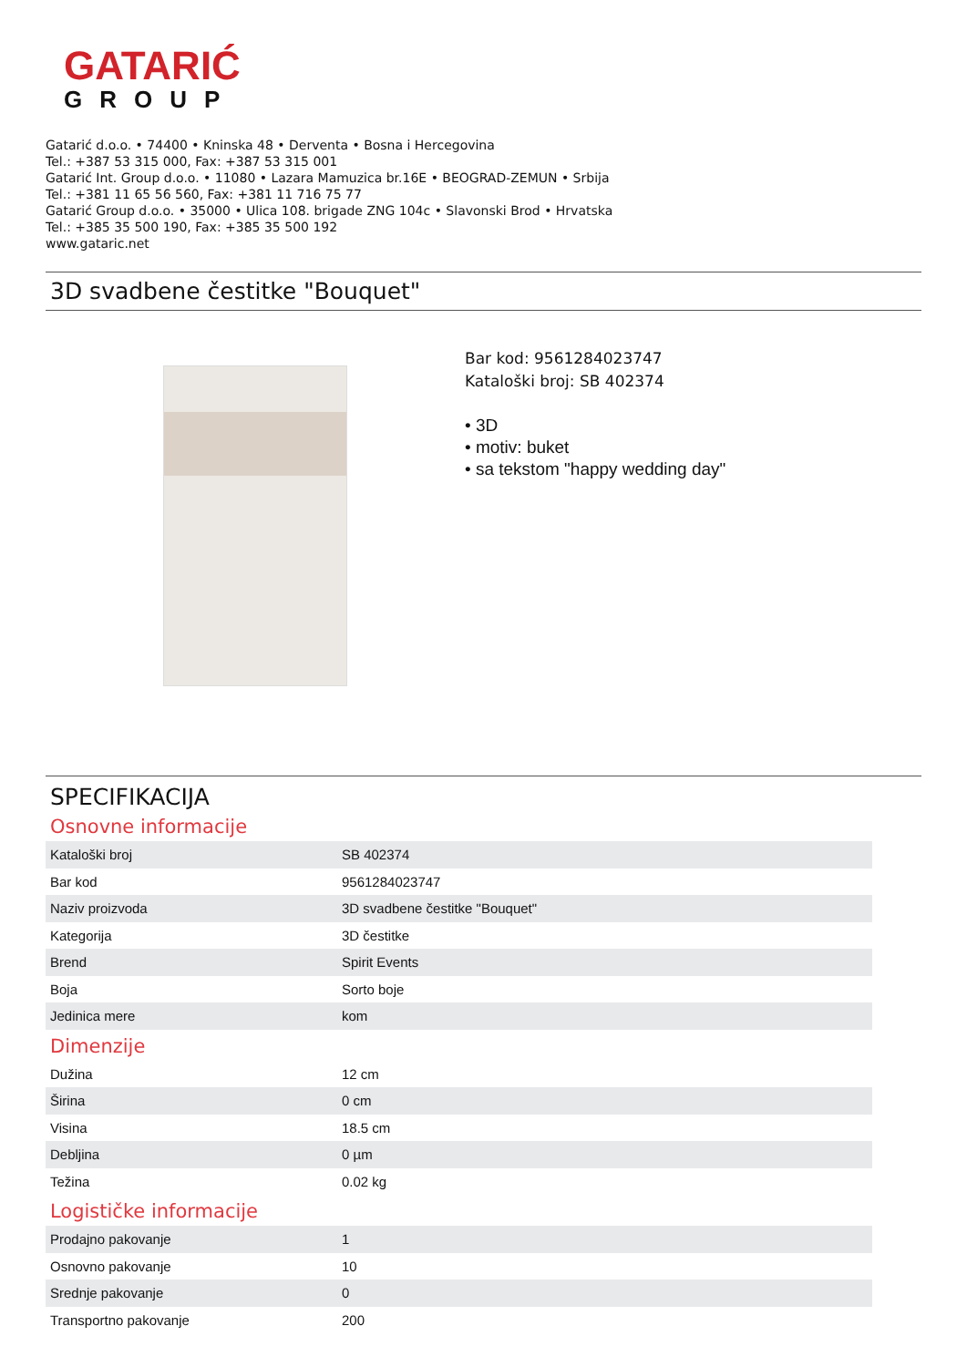GATARIĆ
GROUP
Gatarić d.o.o. • 74400 • Kninska 48 • Derventa • Bosna i Hercegovina
Tel.: +387 53 315 000, Fax: +387 53 315 001
Gatarić Int. Group d.o.o. • 11080 • Lazara Mamuzica br.16E • BEOGRAD-ZEMUN • Srbija
Tel.: +381 11 65 56 560, Fax: +381 11 716 75 77
Gatarić Group d.o.o. • 35000 • Ulica 108. brigade ZNG 104c • Slavonski Brod • Hrvatska
Tel.: +385 35 500 190, Fax: +385 35 500 192
www.gataric.net
3D svadbene čestitke "Bouquet"
Bar kod: 9561284023747
Kataloški broj: SB 402374
• 3D
• motiv: buket
• sa tekstom "happy wedding day"
SPECIFIKACIJA
Osnovne informacije
| Kataloški broj | SB 402374 |
| Bar kod | 9561284023747 |
| Naziv proizvoda | 3D svadbene čestitke "Bouquet" |
| Kategorija | 3D čestitke |
| Brend | Spirit Events |
| Boja | Sorto boje |
| Jedinica mere | kom |
Dimenzije
| Dužina | 12 cm |
| Širina | 0 cm |
| Visina | 18.5 cm |
| Debljina | 0 µm |
| Težina | 0.02 kg |
Logističke informacije
| Prodajno pakovanje | 1 |
| Osnovno pakovanje | 10 |
| Srednje pakovanje | 0 |
| Transportno pakovanje | 200 |